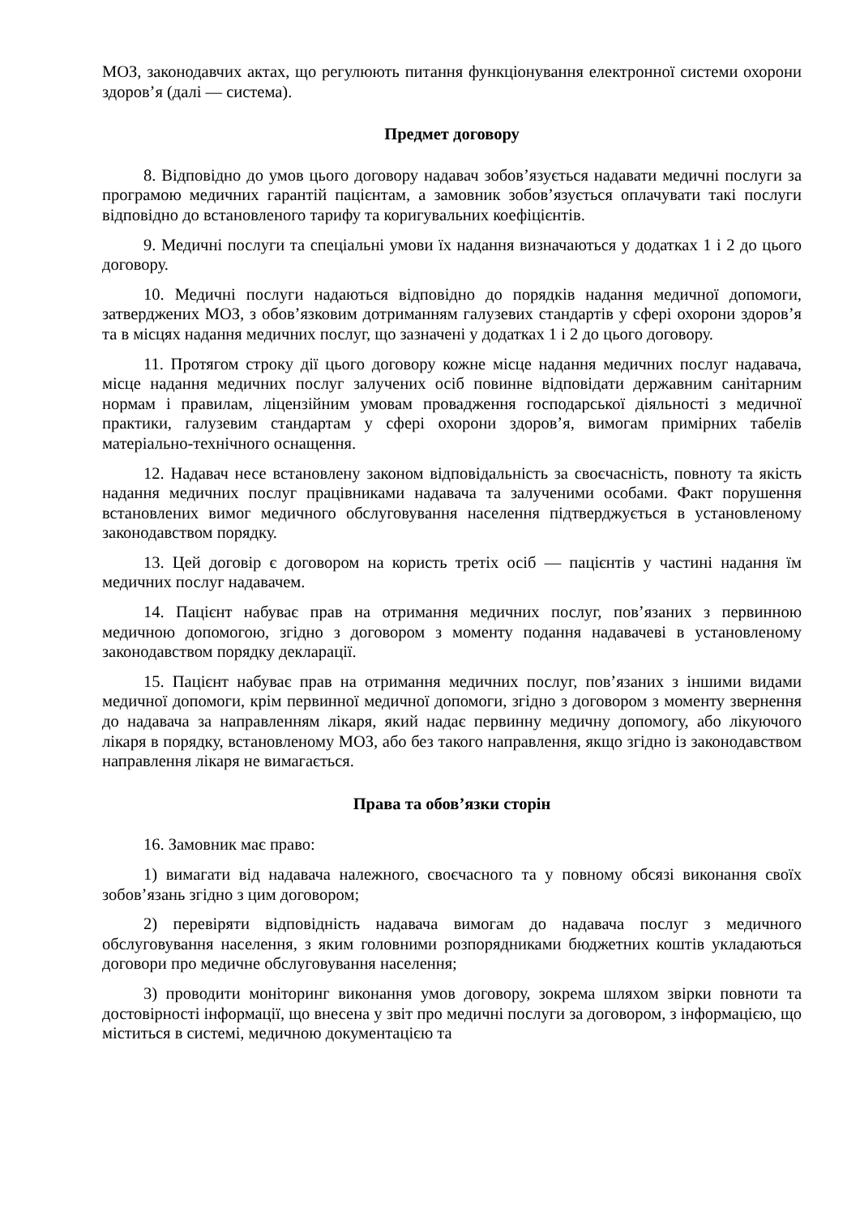МОЗ, законодавчих актах, що регулюють питання функціонування електронної системи охорони здоров’я (далі — система).
Предмет договору
8. Відповідно до умов цього договору надавач зобов’язується надавати медичні послуги за програмою медичних гарантій пацієнтам, а замовник зобов’язується оплачувати такі послуги відповідно до встановленого тарифу та коригувальних коефіцієнтів.
9. Медичні послуги та спеціальні умови їх надання визначаються у додатках 1 і 2 до цього договору.
10. Медичні послуги надаються відповідно до порядків надання медичної допомоги, затверджених МОЗ, з обов’язковим дотриманням галузевих стандартів у сфері охорони здоров’я та в місцях надання медичних послуг, що зазначені у додатках 1 і 2 до цього договору.
11. Протягом строку дії цього договору кожне місце надання медичних послуг надавача, місце надання медичних послуг залучених осіб повинне відповідати державним санітарним нормам і правилам, ліцензійним умовам провадження господарської діяльності з медичної практики, галузевим стандартам у сфері охорони здоров’я, вимогам примірних табелів матеріально-технічного оснащення.
12. Надавач несе встановлену законом відповідальність за своєчасність, повноту та якість надання медичних послуг працівниками надавача та залученими особами. Факт порушення встановлених вимог медичного обслуговування населення підтверджується в установленому законодавством порядку.
13. Цей договір є договором на користь третіх осіб — пацієнтів у частині надання їм медичних послуг надавачем.
14. Пацієнт набуває прав на отримання медичних послуг, пов’язаних з первинною медичною допомогою, згідно з договором з моменту подання надавачеві в установленому законодавством порядку декларації.
15. Пацієнт набуває прав на отримання медичних послуг, пов’язаних з іншими видами медичної допомоги, крім первинної медичної допомоги, згідно з договором з моменту звернення до надавача за направленням лікаря, який надає первинну медичну допомогу, або лікуючого лікаря в порядку, встановленому МОЗ, або без такого направлення, якщо згідно із законодавством направлення лікаря не вимагається.
Права та обов’язки сторін
16. Замовник має право:
1) вимагати від надавача належного, своєчасного та у повному обсязі виконання своїх зобов’язань згідно з цим договором;
2) перевіряти відповідність надавача вимогам до надавача послуг з медичного обслуговування населення, з яким головними розпорядниками бюджетних коштів укладаються договори про медичне обслуговування населення;
3) проводити моніторинг виконання умов договору, зокрема шляхом звірки повноти та достовірності інформації, що внесена у звіт про медичні послуги за договором, з інформацією, що міститься в системі, медичною документацією та